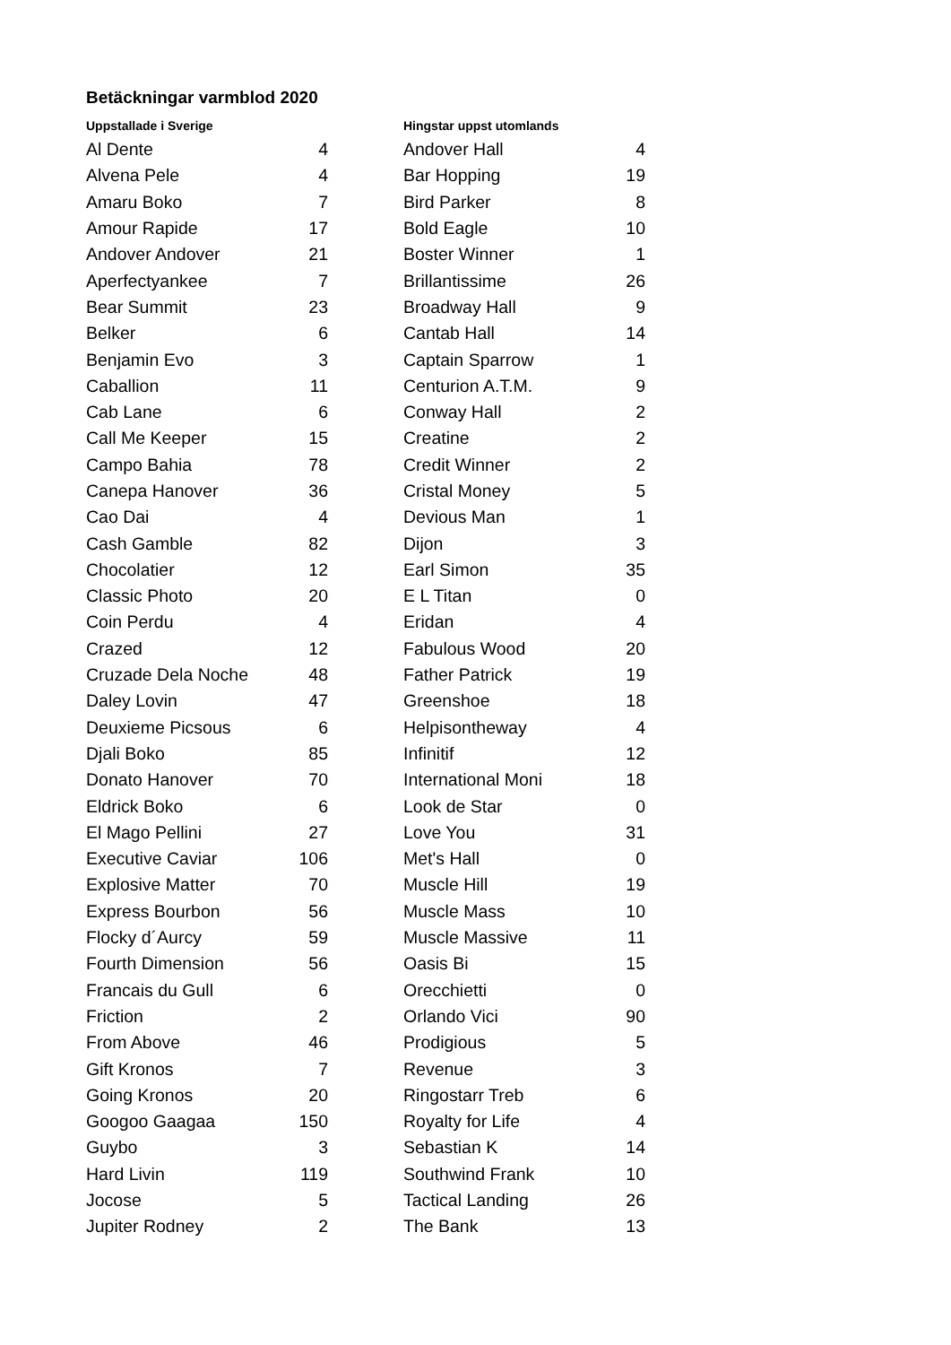Betäckningar varmblod 2020
| Uppstallade i Sverige | | | Hingstar uppst utomlands | |
| --- | --- | --- | --- | --- |
| Al Dente | 4 | | Andover Hall | 4 |
| Alvena Pele | 4 | | Bar Hopping | 19 |
| Amaru Boko | 7 | | Bird Parker | 8 |
| Amour Rapide | 17 | | Bold Eagle | 10 |
| Andover Andover | 21 | | Boster Winner | 1 |
| Aperfectyankee | 7 | | Brillantissime | 26 |
| Bear Summit | 23 | | Broadway Hall | 9 |
| Belker | 6 | | Cantab Hall | 14 |
| Benjamin Evo | 3 | | Captain Sparrow | 1 |
| Caballion | 11 | | Centurion A.T.M. | 9 |
| Cab Lane | 6 | | Conway Hall | 2 |
| Call Me Keeper | 15 | | Creatine | 2 |
| Campo Bahia | 78 | | Credit Winner | 2 |
| Canepa Hanover | 36 | | Cristal Money | 5 |
| Cao Dai | 4 | | Devious Man | 1 |
| Cash Gamble | 82 | | Dijon | 3 |
| Chocolatier | 12 | | Earl Simon | 35 |
| Classic Photo | 20 | | E L Titan | 0 |
| Coin Perdu | 4 | | Eridan | 4 |
| Crazed | 12 | | Fabulous Wood | 20 |
| Cruzade Dela Noche | 48 | | Father Patrick | 19 |
| Daley Lovin | 47 | | Greenshoe | 18 |
| Deuxieme Picsous | 6 | | Helpisontheway | 4 |
| Djali Boko | 85 | | Infinitif | 12 |
| Donato Hanover | 70 | | International Moni | 18 |
| Eldrick Boko | 6 | | Look de Star | 0 |
| El Mago Pellini | 27 | | Love You | 31 |
| Executive Caviar | 106 | | Met's Hall | 0 |
| Explosive Matter | 70 | | Muscle Hill | 19 |
| Express Bourbon | 56 | | Muscle Mass | 10 |
| Flocky d´Aurcy | 59 | | Muscle Massive | 11 |
| Fourth Dimension | 56 | | Oasis Bi | 15 |
| Francais du Gull | 6 | | Orecchietti | 0 |
| Friction | 2 | | Orlando Vici | 90 |
| From Above | 46 | | Prodigious | 5 |
| Gift Kronos | 7 | | Revenue | 3 |
| Going Kronos | 20 | | Ringostarr Treb | 6 |
| Googoo Gaagaa | 150 | | Royalty for Life | 4 |
| Guybo | 3 | | Sebastian K | 14 |
| Hard Livin | 119 | | Southwind Frank | 10 |
| Jocose | 5 | | Tactical Landing | 26 |
| Jupiter Rodney | 2 | | The Bank | 13 |